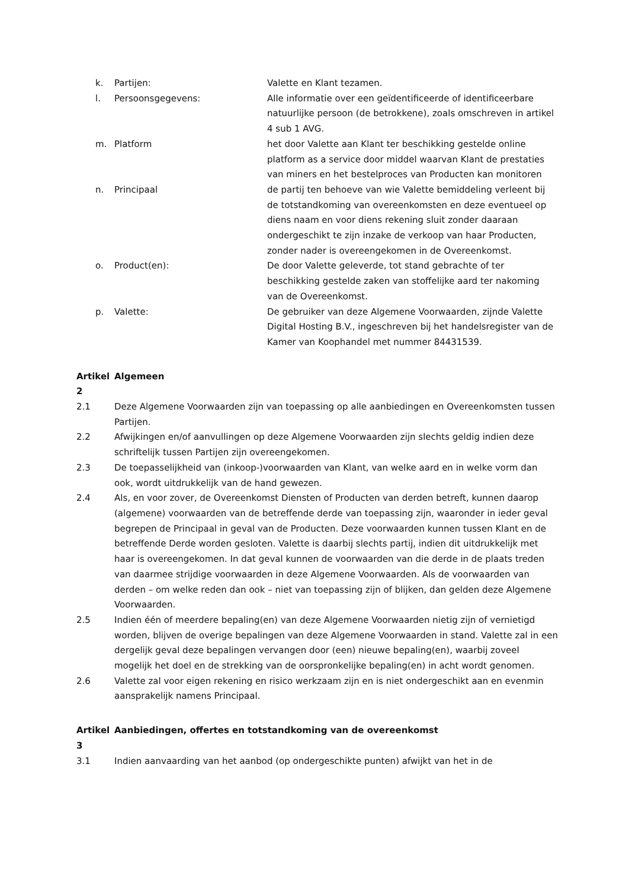k. Partijen: Valette en Klant tezamen.
l. Persoonsgegevens: Alle informatie over een geïdentificeerde of identificeerbare natuurlijke persoon (de betrokkene), zoals omschreven in artikel 4 sub 1 AVG.
m. Platform het door Valette aan Klant ter beschikking gestelde online platform as a service door middel waarvan Klant de prestaties van miners en het bestelproces van Producten kan monitoren
n. Principaal de partij ten behoeve van wie Valette bemiddeling verleent bij de totstandkoming van overeenkomsten en deze eventueel op diens naam en voor diens rekening sluit zonder daaraan ondergeschikt te zijn inzake de verkoop van haar Producten, zonder nader is overeengekomen in de Overeenkomst.
o. Product(en): De door Valette geleverde, tot stand gebrachte of ter beschikking gestelde zaken van stoffelijke aard ter nakoming van de Overeenkomst.
p. Valette: De gebruiker van deze Algemene Voorwaarden, zijnde Valette Digital Hosting B.V., ingeschreven bij het handelsregister van de Kamer van Koophandel met nummer 84431539.
Artikel 2 Algemeen
2.1 Deze Algemene Voorwaarden zijn van toepassing op alle aanbiedingen en Overeenkomsten tussen Partijen.
2.2 Afwijkingen en/of aanvullingen op deze Algemene Voorwaarden zijn slechts geldig indien deze schriftelijk tussen Partijen zijn overeengekomen.
2.3 De toepasselijkheid van (inkoop-)voorwaarden van Klant, van welke aard en in welke vorm dan ook, wordt uitdrukkelijk van de hand gewezen.
2.4 Als, en voor zover, de Overeenkomst Diensten of Producten van derden betreft, kunnen daarop (algemene) voorwaarden van de betreffende derde van toepassing zijn, waaronder in ieder geval begrepen de Principaal in geval van de Producten. Deze voorwaarden kunnen tussen Klant en de betreffende Derde worden gesloten. Valette is daarbij slechts partij, indien dit uitdrukkelijk met haar is overeengekomen. In dat geval kunnen de voorwaarden van die derde in de plaats treden van daarmee strijdige voorwaarden in deze Algemene Voorwaarden. Als de voorwaarden van derden – om welke reden dan ook – niet van toepassing zijn of blijken, dan gelden deze Algemene Voorwaarden.
2.5 Indien één of meerdere bepaling(en) van deze Algemene Voorwaarden nietig zijn of vernietigd worden, blijven de overige bepalingen van deze Algemene Voorwaarden in stand. Valette zal in een dergelijk geval deze bepalingen vervangen door (een) nieuwe bepaling(en), waarbij zoveel mogelijk het doel en de strekking van de oorspronkelijke bepaling(en) in acht wordt genomen.
2.6 Valette zal voor eigen rekening en risico werkzaam zijn en is niet ondergeschikt aan en evenmin aansprakelijk namens Principaal.
Artikel 3 Aanbiedingen, offertes en totstandkoming van de overeenkomst
3.1 Indien aanvaarding van het aanbod (op ondergeschikte punten) afwijkt van het in de